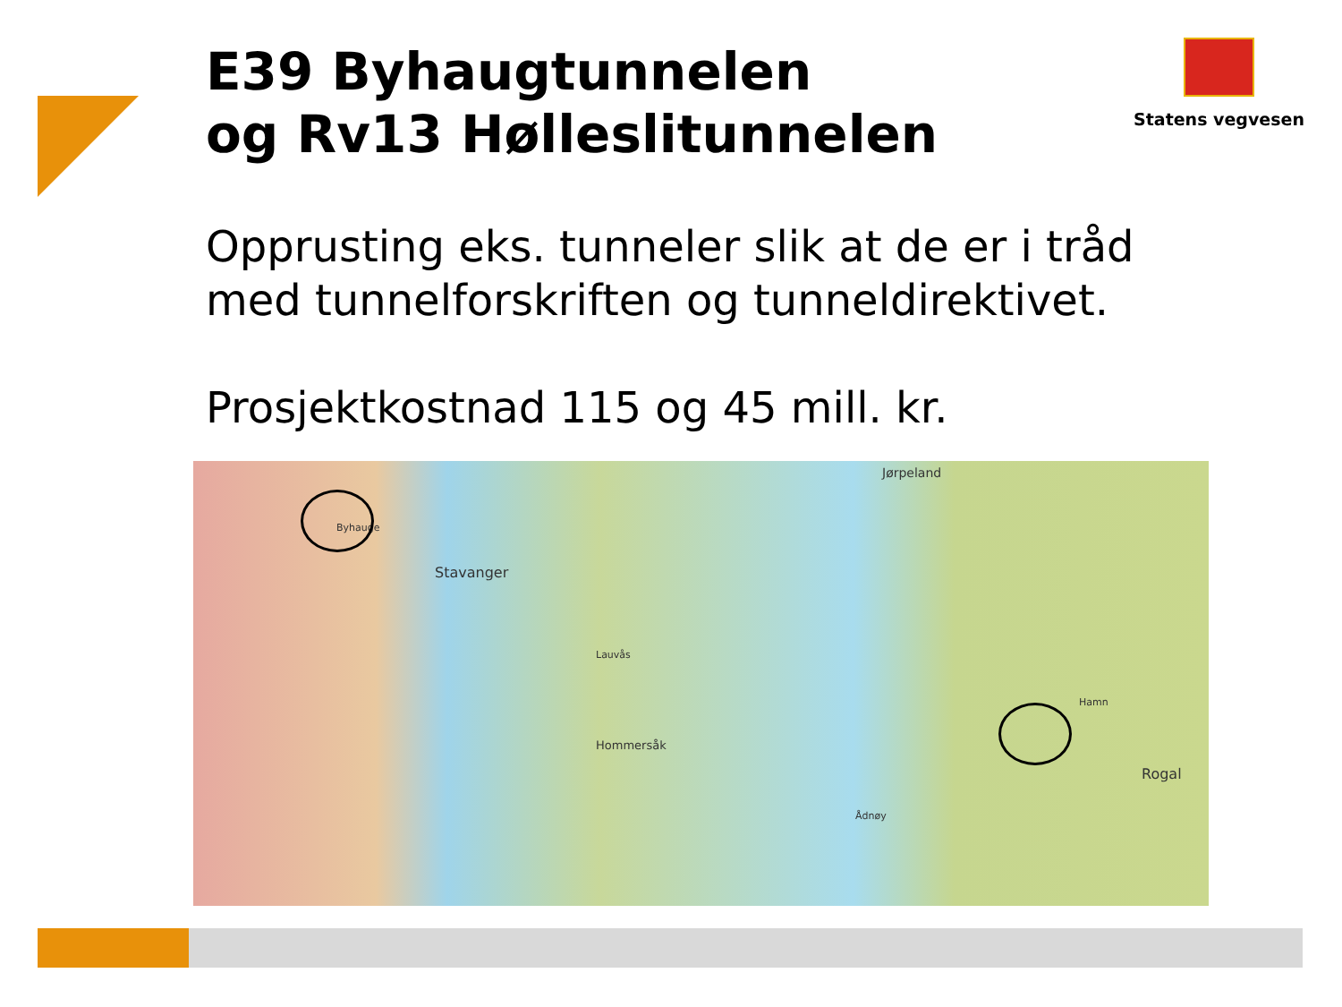E39 Byhaugtunnelen
og Rv13 Hølleslitunnelen
Statens vegvesen
Opprusting eks. tunneler slik at de er i tråd
med tunnelforskriften og tunneldirektivet.
Prosjektkostnad 115 og 45 mill. kr.
Stavanger
Jørpeland
Byhauge
Lauvås
Hommersåk
Ådnøy
Rogal
Hamn